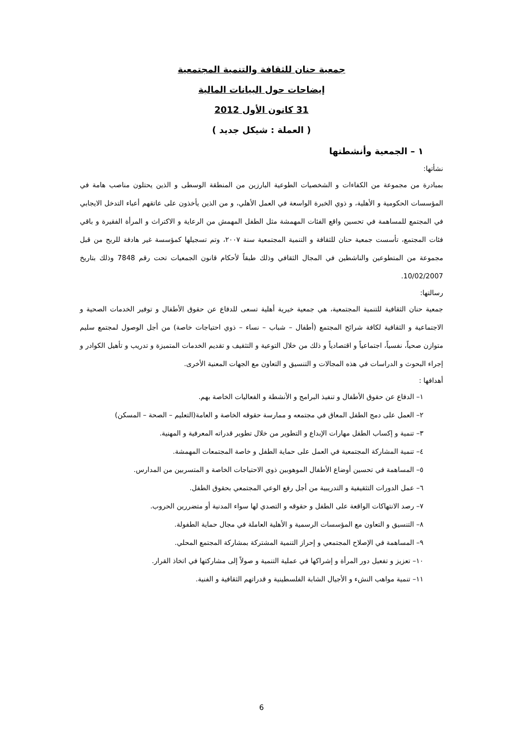جمعية حنان للثقافة والتنمية المجتمعية
إيضاحات حول البيانات المالية
31 كانون الأول 2012
( العملة : شيكل جديد )
١ – الجمعية وأنشطتها
نشأتها:
بمبادرة من مجموعة من الكفاءات و الشخصيات الطوعية البارزين من المنطقة الوسطى و الذين يحتلون مناصب هامة في المؤسسات الحكومية و الأهلية، و ذوي الخبرة الواسعة في العمل الأهلي، و من الذين يأخذون على عاتقهم أعباء التدخل الايجابي في المجتمع للمساهمة في تحسين واقع الفئات المهمشة مثل الطفل المهمش من الرعاية و الاكتراث و المرأة الفقيرة و باقي فئات المجتمع، تأسست جمعية حنان للثقافة و التنمية المجتمعية سنة ٢٠٠٧، وتم تسجيلها كمؤسسة غير هادفة للربح من قبل مجموعة من المتطوعين والناشطين في المجال الثقافي وذلك طبقاً لأحكام قانون الجمعيات تحت رقم 7848 وذلك بتاريخ 10/02/2007.
رسالتها:
جمعية حنان الثقافية للتنمية المجتمعية، هي جمعية خيرية أهلية تسعى للدفاع عن حقوق الأطفال و توفير الخدمات الصحية و الاجتماعية و الثقافية لكافة شرائح المجتمع (أطفال – شباب – نساء – ذوي احتياجات خاصة) من أجل الوصول لمجتمع سليم متوازن صحياً، نفسياً، اجتماعياً و اقتصادياً و ذلك من خلال التوعية و التثقيف و تقديم الخدمات المتميزة و تدريب و تأهيل الكوادر و إجراء البحوث و الدراسات في هذه المجالات و التنسيق و التعاون مع الجهات المعنية الأخرى.
أهدافها :
١– الدفاع عن حقوق الأطفال و تنفيذ البرامج و الأنشطة و الفعاليات الخاصة بهم.
٢– العمل على دمج الطفل المعاق في مجتمعه و ممارسة حقوقه الخاصة و العامة(التعليم – الصحة – المسكن)
٣– تنمية و إكساب الطفل مهارات الإبداع و التطوير من خلال تطوير قدراته المعرفية و المهنية.
٤– تنمية المشاركة المجتمعية في العمل على حماية الطفل و خاصة المجتمعات المهمشة.
٥– المساهمة في تحسين أوضاع الأطفال الموهوبين ذوي الاحتياجات الخاصة و المتسربين من المدارس.
٦– عمل الدورات التثقيفية و التدريبية من أجل رفع الوعي المجتمعي بحقوق الطفل.
٧– رصد الانتهاكات الواقعة على الطفل و حقوقه و التصدي لها سواء المدنية أو متضررين الحروب.
٨– التنسيق و التعاون مع المؤسسات الرسمية و الأهلية العاملة في مجال حماية الطفولة.
٩– المساهمة في الإصلاح المجتمعي و إحراز التنمية المشتركة بمشاركة المجتمع المحلي.
١٠– تعزيز و تفعيل دور المرأة و إشراكها في عملية التنمية و صولاً إلى مشاركتها في اتخاذ القرار.
١١– تنمية مواهب النشء و الأجيال الشابة الفلسطينية و قدراتهم الثقافية و الفنية.
6